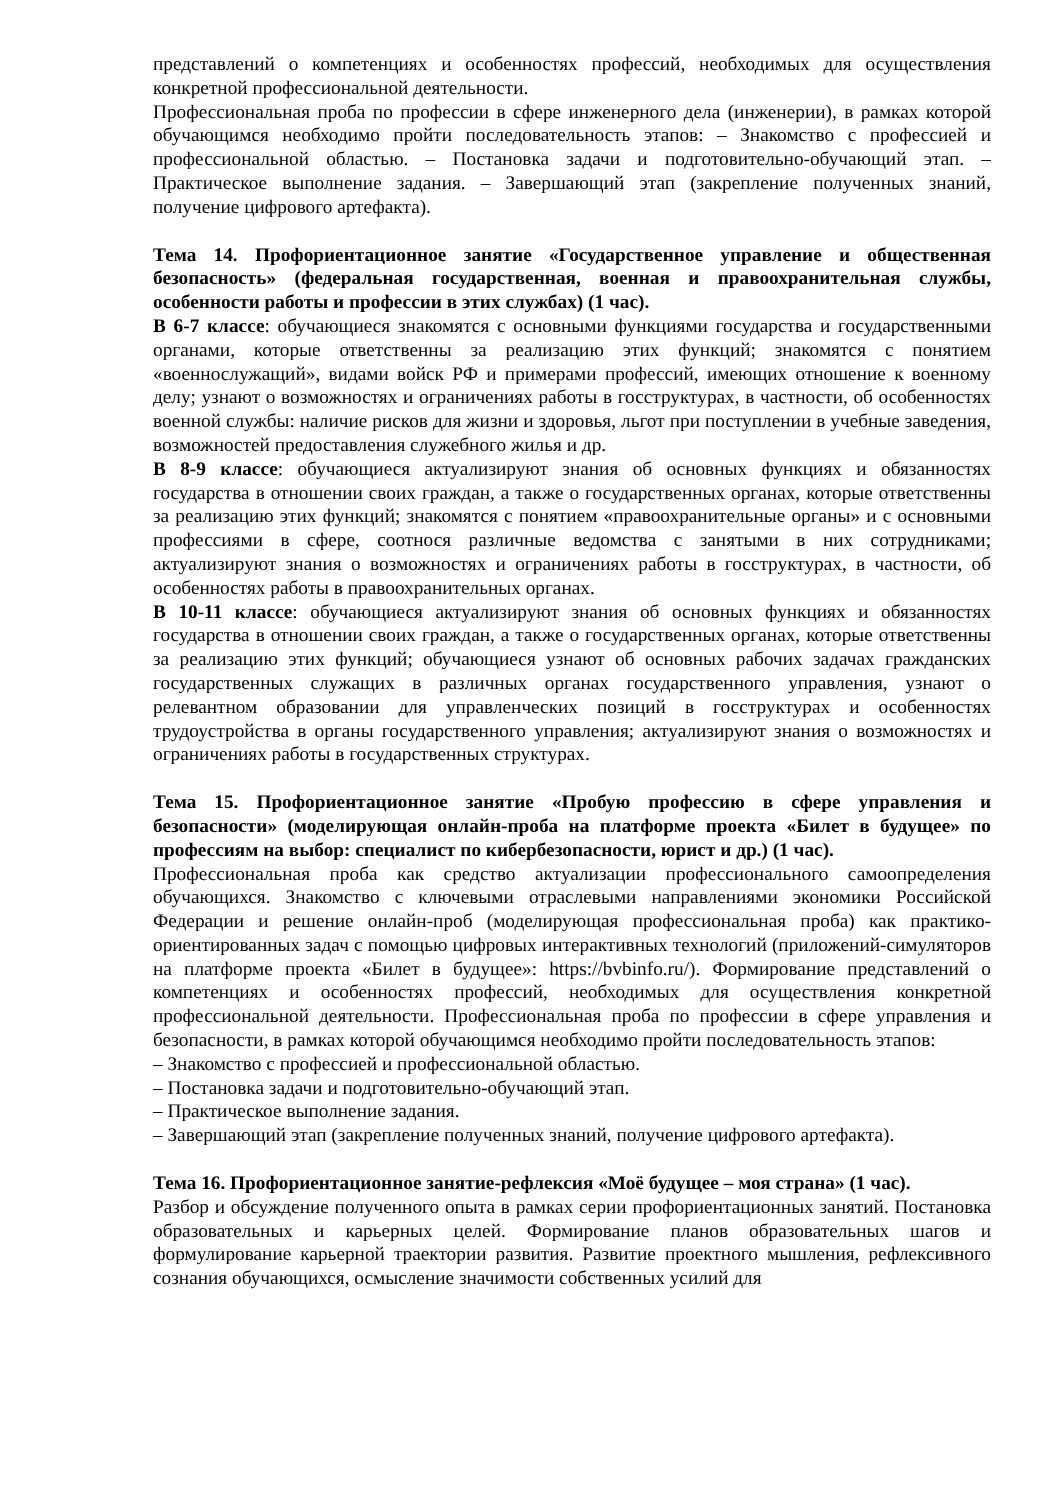представлений о компетенциях и особенностях профессий, необходимых для осуществления конкретной профессиональной деятельности.
Профессиональная проба по профессии в сфере инженерного дела (инженерии), в рамках которой обучающимся необходимо пройти последовательность этапов: – Знакомство с профессией и профессиональной областью. – Постановка задачи и подготовительно-обучающий этап. – Практическое выполнение задания. – Завершающий этап (закрепление полученных знаний, получение цифрового артефакта).
Тема 14. Профориентационное занятие «Государственное управление и общественная безопасность» (федеральная государственная, военная и правоохранительная службы, особенности работы и профессии в этих службах) (1 час).
В 6-7 классе: обучающиеся знакомятся с основными функциями государства и государственными органами, которые ответственны за реализацию этих функций; знакомятся с понятием «военнослужащий», видами войск РФ и примерами профессий, имеющих отношение к военному делу; узнают о возможностях и ограничениях работы в госструктурах, в частности, об особенностях военной службы: наличие рисков для жизни и здоровья, льгот при поступлении в учебные заведения, возможностей предоставления служебного жилья и др.
В 8-9 классе: обучающиеся актуализируют знания об основных функциях и обязанностях государства в отношении своих граждан, а также о государственных органах, которые ответственны за реализацию этих функций; знакомятся с понятием «правоохранительные органы» и с основными профессиями в сфере, соотнося различные ведомства с занятыми в них сотрудниками; актуализируют знания о возможностях и ограничениях работы в госструктурах, в частности, об особенностях работы в правоохранительных органах.
В 10-11 классе: обучающиеся актуализируют знания об основных функциях и обязанностях государства в отношении своих граждан, а также о государственных органах, которые ответственны за реализацию этих функций; обучающиеся узнают об основных рабочих задачах гражданских государственных служащих в различных органах государственного управления, узнают о релевантном образовании для управленческих позиций в госструктурах и особенностях трудоустройства в органы государственного управления; актуализируют знания о возможностях и ограничениях работы в государственных структурах.
Тема 15. Профориентационное занятие «Пробую профессию в сфере управления и безопасности» (моделирующая онлайн-проба на платформе проекта «Билет в будущее» по профессиям на выбор: специалист по кибербезопасности, юрист и др.) (1 час).
Профессиональная проба как средство актуализации профессионального самоопределения обучающихся. Знакомство с ключевыми отраслевыми направлениями экономики Российской Федерации и решение онлайн-проб (моделирующая профессиональная проба) как практико-ориентированных задач с помощью цифровых интерактивных технологий (приложений-симуляторов на платформе проекта «Билет в будущее»: https://bvbinfo.ru/). Формирование представлений о компетенциях и особенностях профессий, необходимых для осуществления конкретной профессиональной деятельности. Профессиональная проба по профессии в сфере управления и безопасности, в рамках которой обучающимся необходимо пройти последовательность этапов:
– Знакомство с профессией и профессиональной областью.
– Постановка задачи и подготовительно-обучающий этап.
– Практическое выполнение задания.
– Завершающий этап (закрепление полученных знаний, получение цифрового артефакта).
Тема 16. Профориентационное занятие-рефлексия «Моё будущее – моя страна» (1 час).
Разбор и обсуждение полученного опыта в рамках серии профориентационных занятий. Постановка образовательных и карьерных целей. Формирование планов образовательных шагов и формулирование карьерной траектории развития. Развитие проектного мышления, рефлексивного сознания обучающихся, осмысление значимости собственных усилий для